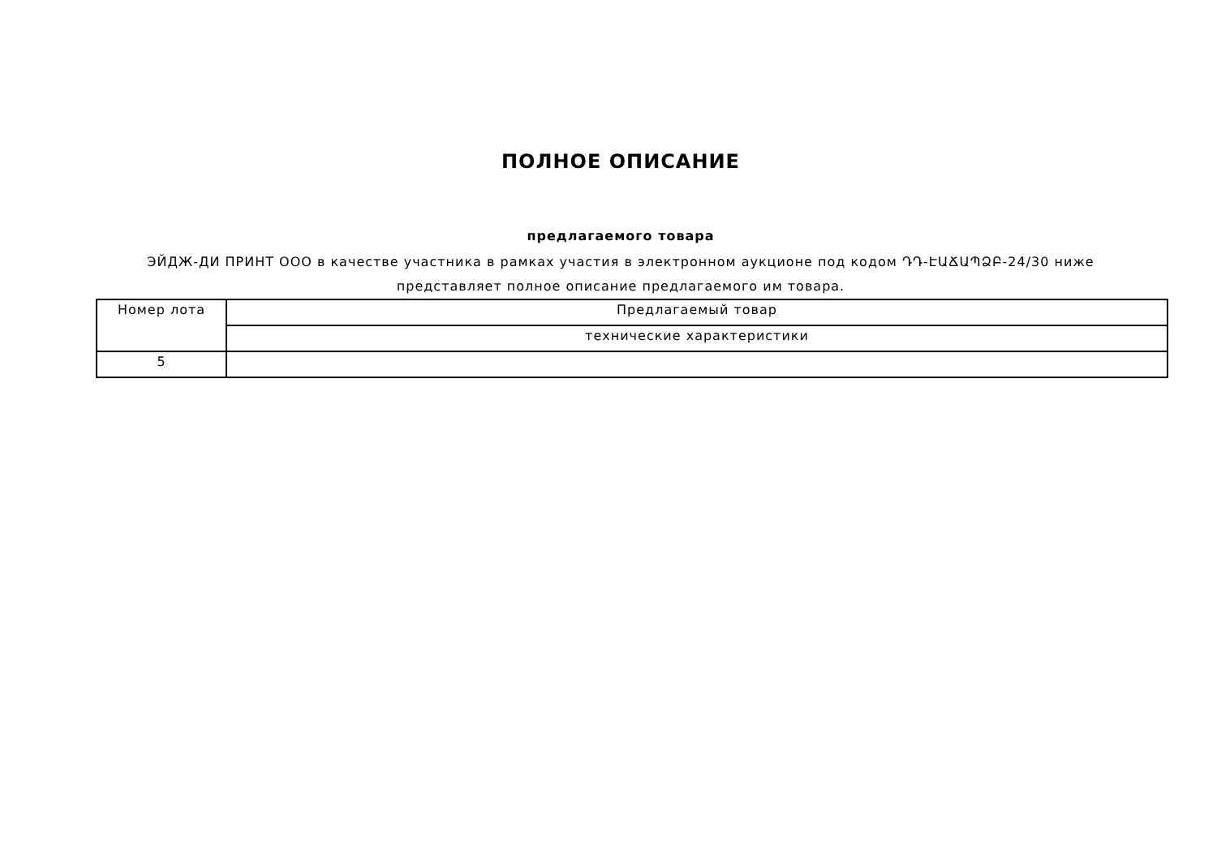ПОЛНОЕ ОПИСАНИЕ
предлагаемого товара
ЭЙДЖ-ДИ ПРИНТ ООО в качестве участника в рамках участия в электронном аукционе под кодом ԴԴ-ԷԱՃԱՊՁԲ-24/30 ниже представляет полное описание предлагаемого им товара.
| Номер лота | Предлагаемый товар |
| | технические характеристики |
| 5 | |